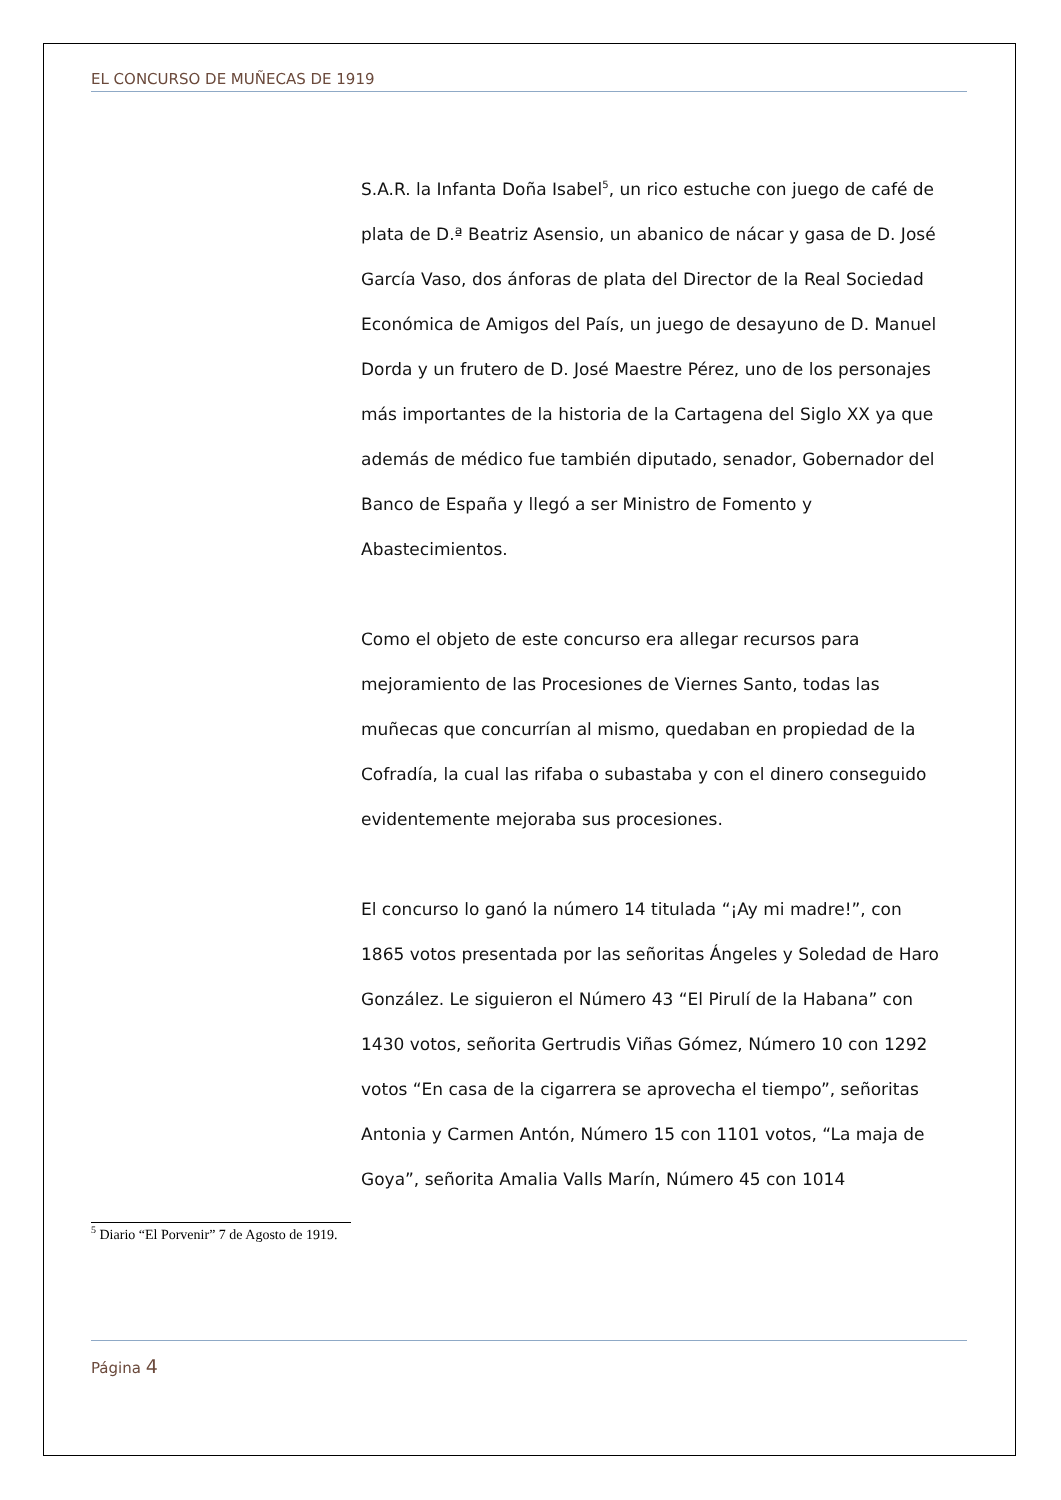EL CONCURSO DE MUÑECAS DE 1919
S.A.R. la Infanta Doña Isabel<sup>5</sup>, un rico estuche con juego de café de plata de D.ª Beatriz Asensio, un abanico de nácar y gasa de D. José García Vaso, dos ánforas de plata del Director de la Real Sociedad Económica de Amigos del País, un juego de desayuno de D. Manuel Dorda y un frutero de D. José Maestre Pérez, uno de los personajes más importantes de la historia de la Cartagena del Siglo XX ya que además de médico fue también diputado, senador, Gobernador del Banco de España y llegó a ser Ministro de Fomento y Abastecimientos.
Como el objeto de este concurso era allegar recursos para mejoramiento de las Procesiones de Viernes Santo, todas las muñecas que concurrían al mismo, quedaban en propiedad de la Cofradía, la cual las rifaba o subastaba y con el dinero conseguido evidentemente mejoraba sus procesiones.
El concurso lo ganó la número 14 titulada “¡Ay mi madre!”, con 1865 votos presentada por las señoritas Ángeles y Soledad de Haro González. Le siguieron el Número 43 “El Pirulí de la Habana” con 1430 votos, señorita Gertrudis Viñas Gómez, Número 10 con 1292 votos “En casa de la cigarrera se aprovecha el tiempo”, señoritas Antonia y Carmen Antón, Número 15 con 1101 votos, “La maja de Goya”, señorita Amalia Valls Marín, Número 45 con 1014
<sup>5</sup> Diario “El Porvenir” 7 de Agosto de 1919.
Página 4